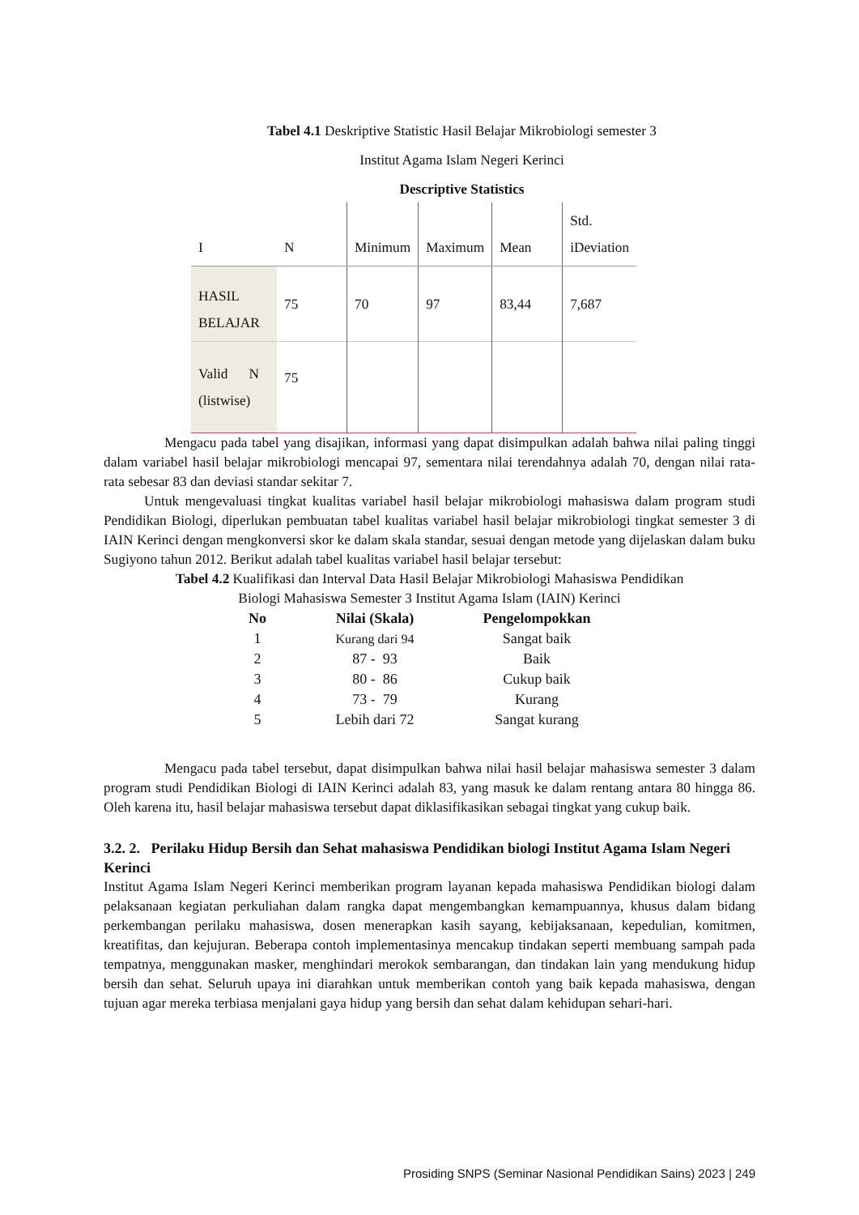Tabel 4.1 Deskriptive Statistic Hasil Belajar Mikrobiologi semester 3
Institut Agama Islam Negeri Kerinci
Descriptive Statistics
| I | N | Minimum | Maximum | Mean | Std. iDeviation |
| --- | --- | --- | --- | --- | --- |
| HASIL BELAJAR | 75 | 70 | 97 | 83,44 | 7,687 |
| Valid N (listwise) | 75 | | | | |
Mengacu pada tabel yang disajikan, informasi yang dapat disimpulkan adalah bahwa nilai paling tinggi dalam variabel hasil belajar mikrobiologi mencapai 97, sementara nilai terendahnya adalah 70, dengan nilai rata-rata sebesar 83 dan deviasi standar sekitar 7.
Untuk mengevaluasi tingkat kualitas variabel hasil belajar mikrobiologi mahasiswa dalam program studi Pendidikan Biologi, diperlukan pembuatan tabel kualitas variabel hasil belajar mikrobiologi tingkat semester 3 di IAIN Kerinci dengan mengkonversi skor ke dalam skala standar, sesuai dengan metode yang dijelaskan dalam buku Sugiyono tahun 2012. Berikut adalah tabel kualitas variabel hasil belajar tersebut:
Tabel 4.2 Kualifikasi dan Interval Data Hasil Belajar Mikrobiologi Mahasiswa Pendidikan
Biologi Mahasiswa Semester 3 Institut Agama Islam (IAIN) Kerinci
| No | Nilai (Skala) | Pengelompokkan |
| --- | --- | --- |
| 1 | Kurang dari 94 | Sangat baik |
| 2 | 87 - 93 | Baik |
| 3 | 80 - 86 | Cukup baik |
| 4 | 73 - 79 | Kurang |
| 5 | Lebih dari 72 | Sangat kurang |
Mengacu pada tabel tersebut, dapat disimpulkan bahwa nilai hasil belajar mahasiswa semester 3 dalam program studi Pendidikan Biologi di IAIN Kerinci adalah 83, yang masuk ke dalam rentang antara 80 hingga 86. Oleh karena itu, hasil belajar mahasiswa tersebut dapat diklasifikasikan sebagai tingkat yang cukup baik.
3.2. 2. Perilaku Hidup Bersih dan Sehat mahasiswa Pendidikan biologi Institut Agama Islam Negeri Kerinci
Institut Agama Islam Negeri Kerinci memberikan program layanan kepada mahasiswa Pendidikan biologi dalam pelaksanaan kegiatan perkuliahan dalam rangka dapat mengembangkan kemampuannya, khusus dalam bidang perkembangan perilaku mahasiswa, dosen menerapkan kasih sayang, kebijaksanaan, kepedulian, komitmen, kreatifitas, dan kejujuran. Beberapa contoh implementasinya mencakup tindakan seperti membuang sampah pada tempatnya, menggunakan masker, menghindari merokok sembarangan, dan tindakan lain yang mendukung hidup bersih dan sehat. Seluruh upaya ini diarahkan untuk memberikan contoh yang baik kepada mahasiswa, dengan tujuan agar mereka terbiasa menjalani gaya hidup yang bersih dan sehat dalam kehidupan sehari-hari.
Prosiding SNPS (Seminar Nasional Pendidikan Sains) 2023 | 249